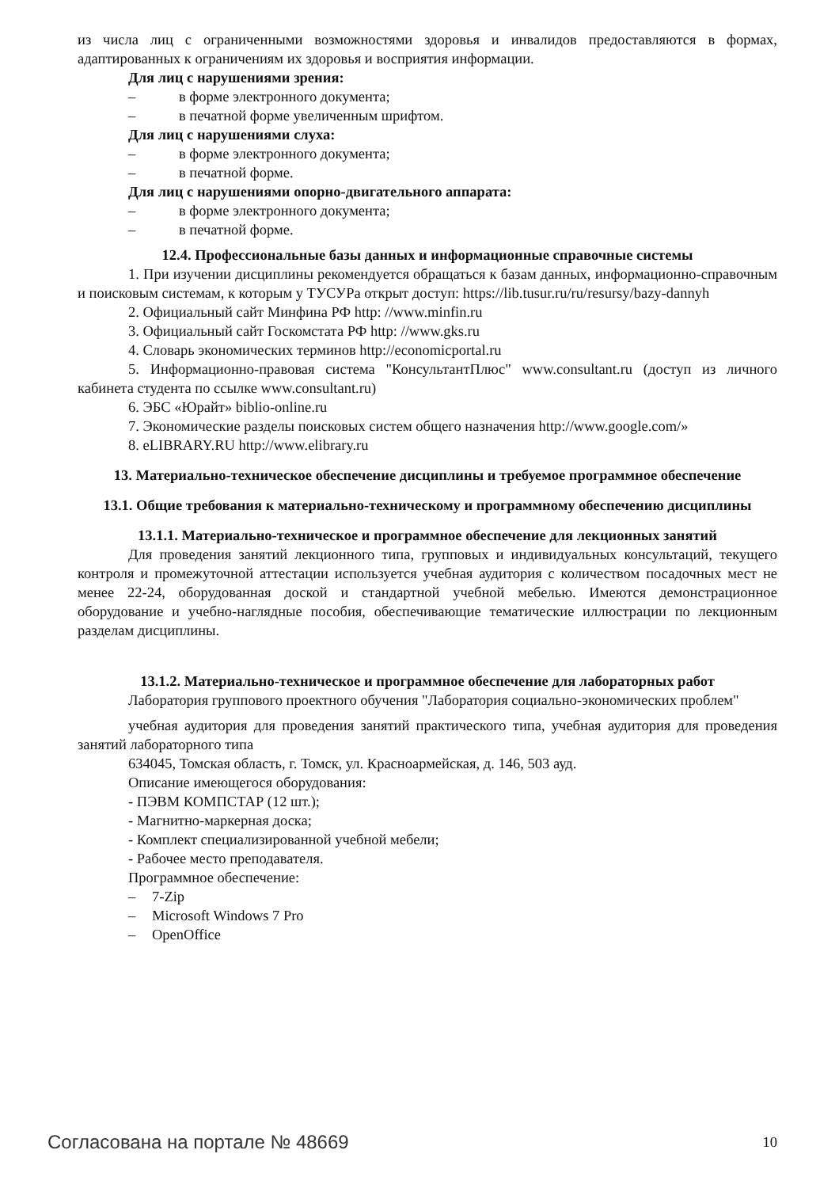из числа лиц с ограниченными возможностями здоровья и инвалидов предоставляются в формах, адаптированных к ограничениям их здоровья и восприятия информации.
Для лиц с нарушениями зрения:
– в форме электронного документа;
– в печатной форме увеличенным шрифтом.
Для лиц с нарушениями слуха:
– в форме электронного документа;
– в печатной форме.
Для лиц с нарушениями опорно-двигательного аппарата:
– в форме электронного документа;
– в печатной форме.
12.4. Профессиональные базы данных и информационные справочные системы
1. При изучении дисциплины рекомендуется обращаться к базам данных, информационно-справочным и поисковым системам, к которым у ТУСУРа открыт доступ: https://lib.tusur.ru/ru/resursy/bazy-dannyh
2. Официальный сайт Минфина РФ http: //www.minfin.ru
3. Официальный сайт Госкомстата РФ http: //www.gks.ru
4. Словарь экономических терминов http://economicportal.ru
5. Информационно-правовая система "КонсультантПлюс" www.consultant.ru (доступ из личного кабинета студента по ссылке www.consultant.ru)
6. ЭБС «Юрайт» biblio-online.ru
7. Экономические разделы поисковых систем общего назначения http://www.google.com/»
8. eLIBRARY.RU http://www.elibrary.ru
13. Материально-техническое обеспечение дисциплины и требуемое программное обеспечение
13.1. Общие требования к материально-техническому и программному обеспечению дисциплины
13.1.1. Материально-техническое и программное обеспечение для лекционных занятий
Для проведения занятий лекционного типа, групповых и индивидуальных консультаций, текущего контроля и промежуточной аттестации используется учебная аудитория с количеством посадочных мест не менее 22-24, оборудованная доской и стандартной учебной мебелью. Имеются демонстрационное оборудование и учебно-наглядные пособия, обеспечивающие тематические иллюстрации по лекционным разделам дисциплины.
13.1.2. Материально-техническое и программное обеспечение для лабораторных работ
Лаборатория группового проектного обучения "Лаборатория социально-экономических проблем"
учебная аудитория для проведения занятий практического типа, учебная аудитория для проведения занятий лабораторного типа
634045, Томская область, г. Томск, ул. Красноармейская, д. 146, 503 ауд.
Описание имеющегося оборудования:
- ПЭВМ КОМПСТАР (12 шт.);
- Магнитно-маркерная доска;
- Комплект специализированной учебной мебели;
- Рабочее место преподавателя.
Программное обеспечение:
– 7-Zip
– Microsoft Windows 7 Pro
– OpenOffice
Согласована на портале № 48669 10